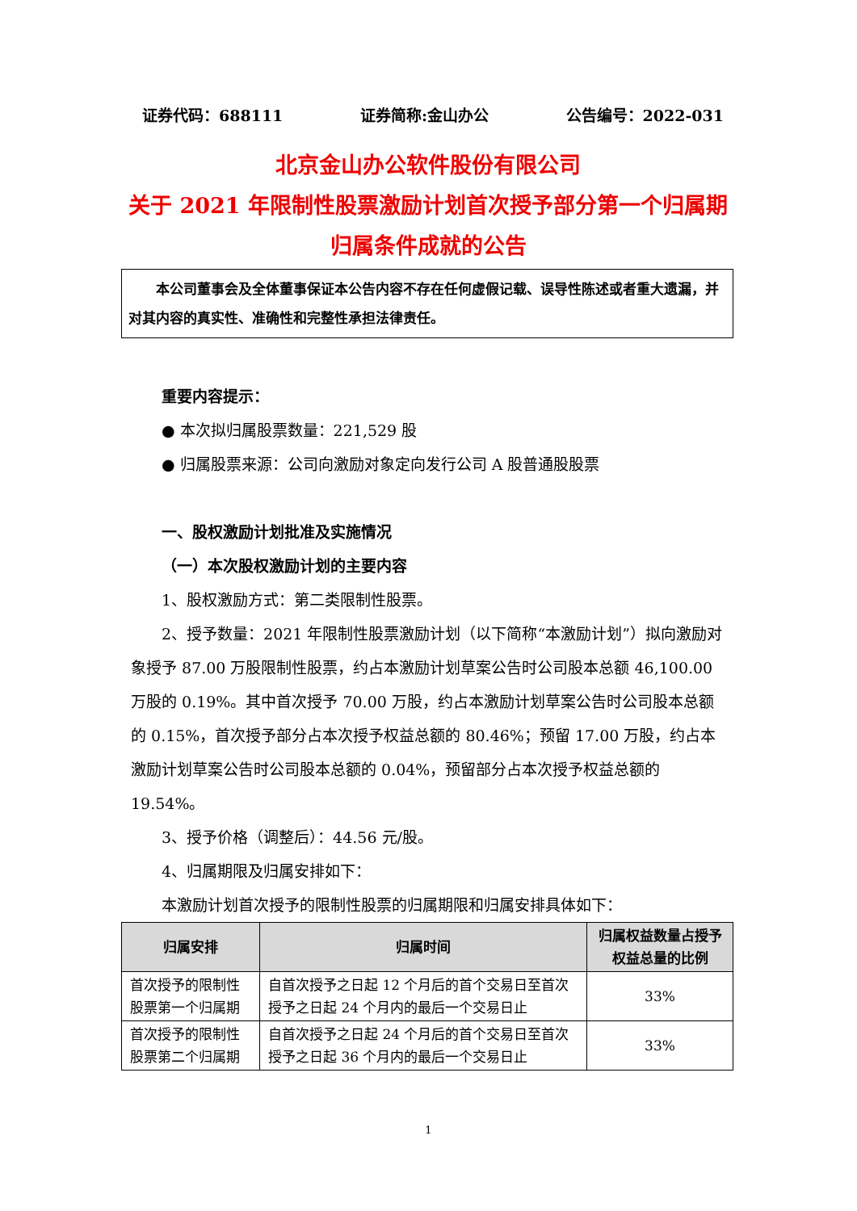证券代码：688111 证券简称:金山办公 公告编号：2022-031
北京金山办公软件股份有限公司
关于 2021 年限制性股票激励计划首次授予部分第一个归属期归属条件成就的公告
本公司董事会及全体董事保证本公告内容不存在任何虚假记载、误导性陈述或者重大遗漏，并对其内容的真实性、准确性和完整性承担法律责任。
重要内容提示：
● 本次拟归属股票数量：221,529 股
● 归属股票来源：公司向激励对象定向发行公司 A 股普通股股票
一、股权激励计划批准及实施情况
（一）本次股权激励计划的主要内容
1、股权激励方式：第二类限制性股票。
2、授予数量：2021 年限制性股票激励计划（以下简称“本激励计划”）拟向激励对象授予 87.00 万股限制性股票，约占本激励计划草案公告时公司股本总额 46,100.00 万股的 0.19%。其中首次授予 70.00 万股，约占本激励计划草案公告时公司股本总额的 0.15%，首次授予部分占本次授予权益总额的 80.46%；预留 17.00 万股，约占本激励计划草案公告时公司股本总额的 0.04%，预留部分占本次授予权益总额的 19.54%。
3、授予价格（调整后）：44.56 元/股。
4、归属期限及归属安排如下：
本激励计划首次授予的限制性股票的归属期限和归属安排具体如下：
| 归属安排 | 归属时间 | 归属权益数量占授予权益总量的比例 |
| --- | --- | --- |
| 首次授予的限制性股票第一个归属期 | 自首次授予之日起 12 个月后的首个交易日至首次授予之日起 24 个月内的最后一个交易日止 | 33% |
| 首次授予的限制性股票第二个归属期 | 自首次授予之日起 24 个月后的首个交易日至首次授予之日起 36 个月内的最后一个交易日止 | 33% |
1